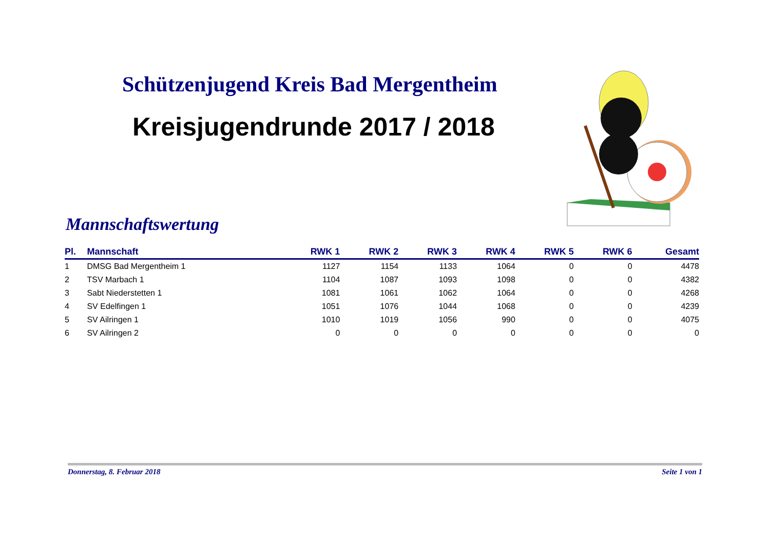Schützenjugend Kreis Bad Mergentheim
Kreisjugendrunde 2017 / 2018
Mannschaftswertung
| Pl. | Mannschaft | RWK 1 | RWK 2 | RWK 3 | RWK 4 | RWK 5 | RWK 6 | Gesamt |
| --- | --- | --- | --- | --- | --- | --- | --- | --- |
| 1 | DMSG Bad Mergentheim 1 | 1127 | 1154 | 1133 | 1064 | 0 | 0 | 4478 |
| 2 | TSV Marbach 1 | 1104 | 1087 | 1093 | 1098 | 0 | 0 | 4382 |
| 3 | Sabt Niederstetten 1 | 1081 | 1061 | 1062 | 1064 | 0 | 0 | 4268 |
| 4 | SV Edelfingen 1 | 1051 | 1076 | 1044 | 1068 | 0 | 0 | 4239 |
| 5 | SV Ailringen 1 | 1010 | 1019 | 1056 | 990 | 0 | 0 | 4075 |
| 6 | SV Ailringen 2 | 0 | 0 | 0 | 0 | 0 | 0 | 0 |
Donnerstag, 8. Februar 2018 Seite 1 von 1